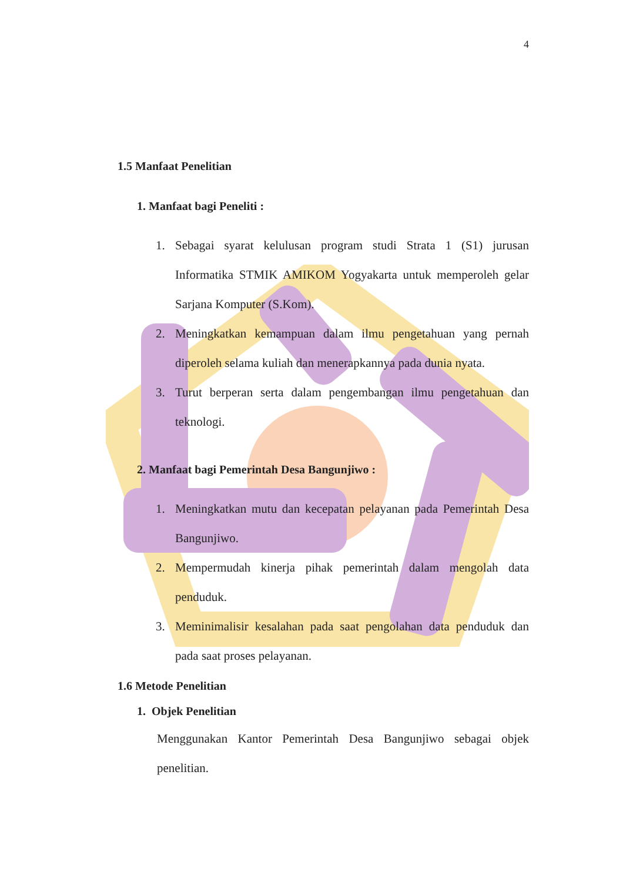4
1.5 Manfaat Penelitian
1. Manfaat bagi Peneliti :
1. Sebagai syarat kelulusan program studi Strata 1 (S1) jurusan Informatika STMIK AMIKOM Yogyakarta untuk memperoleh gelar Sarjana Komputer (S.Kom).
2. Meningkatkan kemampuan dalam ilmu pengetahuan yang pernah diperoleh selama kuliah dan menerapkannya pada dunia nyata.
3. Turut berperan serta dalam pengembangan ilmu pengetahuan dan teknologi.
2. Manfaat bagi Pemerintah Desa Bangunjiwo :
1. Meningkatkan mutu dan kecepatan pelayanan pada Pemerintah Desa Bangunjiwo.
2. Mempermudah kinerja pihak pemerintah dalam mengolah data penduduk.
3. Meminimalisir kesalahan pada saat pengolahan data penduduk dan pada saat proses pelayanan.
1.6 Metode Penelitian
1. Objek Penelitian
Menggunakan Kantor Pemerintah Desa Bangunjiwo sebagai objek penelitian.